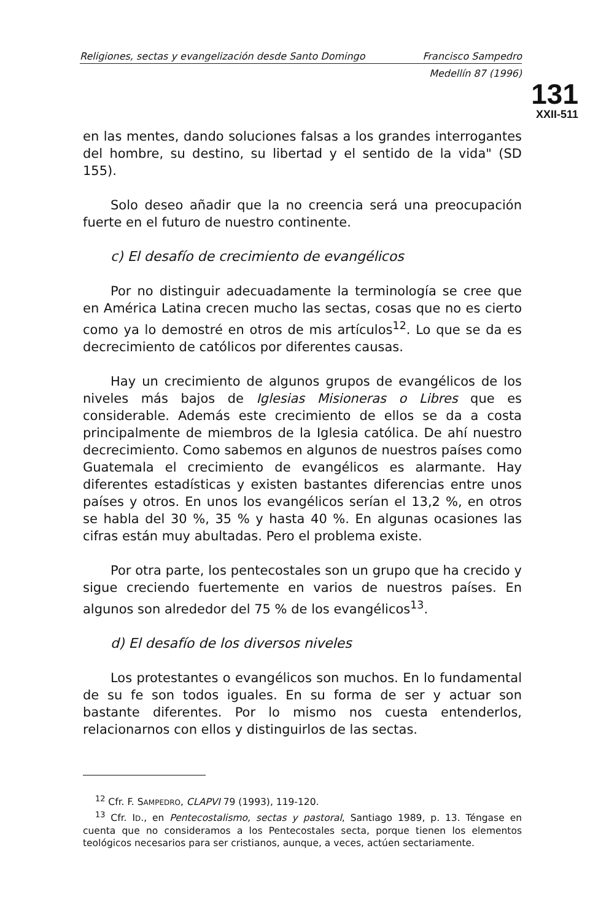Religiones, sectas y evangelización desde Santo Domingo Francisco Sampedro
Medellín 87 (1996)
131
XXII-511
en las mentes, dando soluciones falsas a los grandes interrogantes del hombre, su destino, su libertad y el sentido de la vida" (SD 155).
Solo deseo añadir que la no creencia será una preocupación fuerte en el futuro de nuestro continente.
c) El desafío de crecimiento de evangélicos
Por no distinguir adecuadamente la terminología se cree que en América Latina crecen mucho las sectas, cosas que no es cierto como ya lo demostré en otros de mis artículos<sup>12</sup>. Lo que se da es decrecimiento de católicos por diferentes causas.
Hay un crecimiento de algunos grupos de evangélicos de los niveles más bajos de Iglesias Misioneras o Libres que es considerable. Además este crecimiento de ellos se da a costa principalmente de miembros de la Iglesia católica. De ahí nuestro decrecimiento. Como sabemos en algunos de nuestros países como Guatemala el crecimiento de evangélicos es alarmante. Hay diferentes estadísticas y existen bastantes diferencias entre unos países y otros. En unos los evangélicos serían el 13,2 %, en otros se habla del 30 %, 35 % y hasta 40 %. En algunas ocasiones las cifras están muy abultadas. Pero el problema existe.
Por otra parte, los pentecostales son un grupo que ha crecido y sigue creciendo fuertemente en varios de nuestros países. En algunos son alrededor del 75 % de los evangélicos<sup>13</sup>.
d) El desafío de los diversos niveles
Los protestantes o evangélicos son muchos. En lo fundamental de su fe son todos iguales. En su forma de ser y actuar son bastante diferentes. Por lo mismo nos cuesta entenderlos, relacionarnos con ellos y distinguirlos de las sectas.
<sup>12</sup> Cfr. F. SAMPEDRO, CLAPVI 79 (1993), 119-120.
<sup>13</sup> Cfr. ID., en Pentecostalismo, sectas y pastoral, Santiago 1989, p. 13. Téngase en cuenta que no consideramos a los Pentecostales secta, porque tienen los elementos teológicos necesarios para ser cristianos, aunque, a veces, actúen sectariamente.